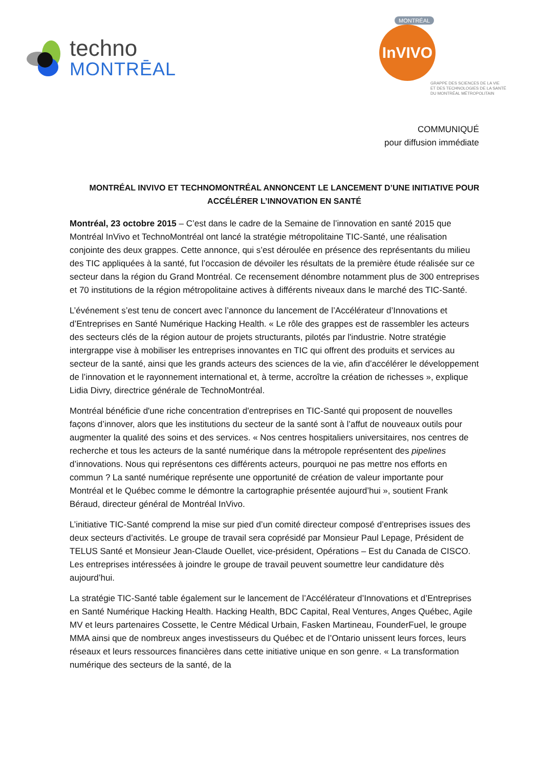techno
MONTRĒAL
MONTRÉAL
InVIVO
GRAPPE DES SCIENCES DE LA VIE
ET DES TECHNOLOGIES DE LA SANTÉ
DU MONTRÉAL MÉTROPOLITAIN
COMMUNIQUÉ
pour diffusion immédiate
MONTRÉAL INVIVO ET TECHNOMONTRÉAL ANNONCENT LE LANCEMENT D’UNE INITIATIVE POUR ACCÉLÉRER L’INNOVATION EN SANTÉ
Montréal, 23 octobre 2015 – C’est dans le cadre de la Semaine de l’innovation en santé 2015 que Montréal InVivo et TechnoMontréal ont lancé la stratégie métropolitaine TIC-Santé, une réalisation conjointe des deux grappes. Cette annonce, qui s’est déroulée en présence des représentants du milieu des TIC appliquées à la santé, fut l’occasion de dévoiler les résultats de la première étude réalisée sur ce secteur dans la région du Grand Montréal. Ce recensement dénombre notamment plus de 300 entreprises et 70 institutions de la région métropolitaine actives à différents niveaux dans le marché des TIC-Santé.
L’événement s’est tenu de concert avec l’annonce du lancement de l’Accélérateur d’Innovations et d’Entreprises en Santé Numérique Hacking Health. « Le rôle des grappes est de rassembler les acteurs des secteurs clés de la région autour de projets structurants, pilotés par l'industrie. Notre stratégie intergrappe vise à mobiliser les entreprises innovantes en TIC qui offrent des produits et services au secteur de la santé, ainsi que les grands acteurs des sciences de la vie, afin d’accélérer le développement de l’innovation et le rayonnement international et, à terme, accroître la création de richesses », explique Lidia Divry, directrice générale de TechnoMontréal.
Montréal bénéficie d'une riche concentration d'entreprises en TIC-Santé qui proposent de nouvelles façons d’innover, alors que les institutions du secteur de la santé sont à l’affut de nouveaux outils pour augmenter la qualité des soins et des services. « Nos centres hospitaliers universitaires, nos centres de recherche et tous les acteurs de la santé numérique dans la métropole représentent des pipelines d’innovations. Nous qui représentons ces différents acteurs, pourquoi ne pas mettre nos efforts en commun ? La santé numérique représente une opportunité de création de valeur importante pour Montréal et le Québec comme le démontre la cartographie présentée aujourd’hui », soutient Frank Béraud, directeur général de Montréal InVivo.
L’initiative TIC-Santé comprend la mise sur pied d’un comité directeur composé d’entreprises issues des deux secteurs d’activités. Le groupe de travail sera coprésidé par Monsieur Paul Lepage, Président de TELUS Santé et Monsieur Jean-Claude Ouellet, vice-président, Opérations – Est du Canada de CISCO. Les entreprises intéressées à joindre le groupe de travail peuvent soumettre leur candidature dès aujourd’hui.
La stratégie TIC-Santé table également sur le lancement de l’Accélérateur d’Innovations et d’Entreprises en Santé Numérique Hacking Health. Hacking Health, BDC Capital, Real Ventures, Anges Québec, Agile MV et leurs partenaires Cossette, le Centre Médical Urbain, Fasken Martineau, FounderFuel, le groupe MMA ainsi que de nombreux anges investisseurs du Québec et de l’Ontario unissent leurs forces, leurs réseaux et leurs ressources financières dans cette initiative unique en son genre. « La transformation numérique des secteurs de la santé, de la